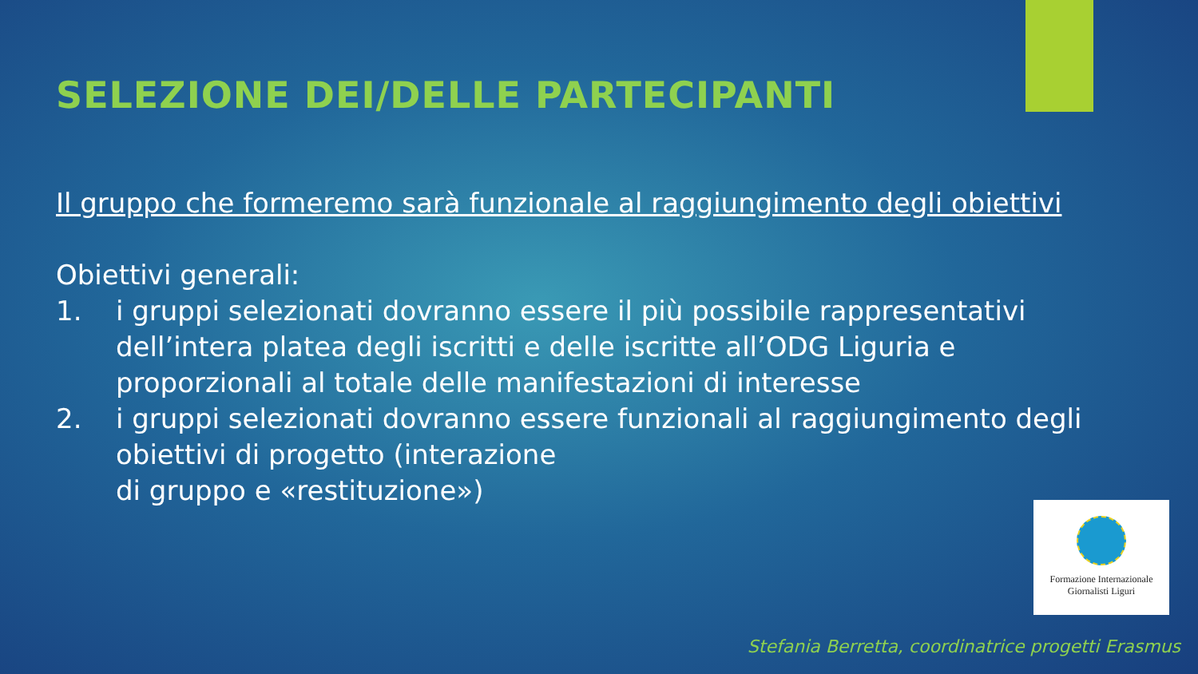SELEZIONE DEI/DELLE PARTECIPANTI
Il gruppo che formeremo sarà funzionale al raggiungimento degli obiettivi
Obiettivi generali:
1. i gruppi selezionati dovranno essere il più possibile rappresentativi dell’intera platea degli iscritti e delle iscritte all’ODG Liguria e proporzionali al totale delle manifestazioni di interesse
2. i gruppi selezionati dovranno essere funzionali al raggiungimento degli obiettivi di progetto (interazione
di gruppo e «restituzione»)
Formazione Internazionale
Giornalisti Liguri
Stefania Berretta, coordinatrice progetti Erasmus